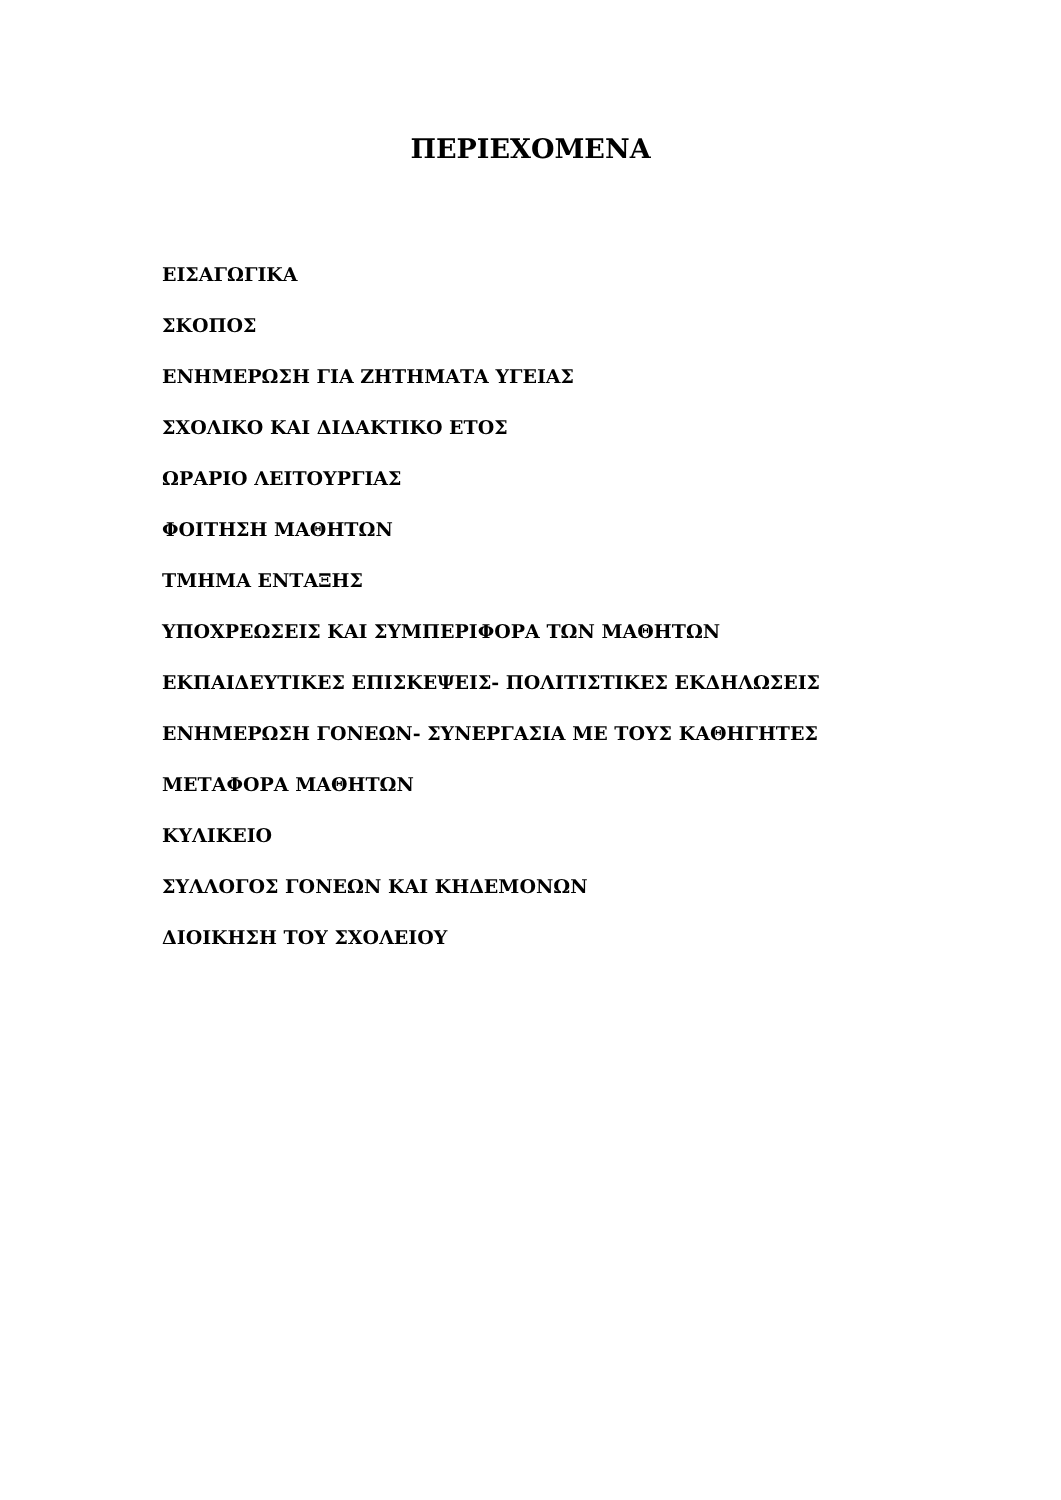ΠΕΡΙΕΧΟΜΕΝΑ
ΕΙΣΑΓΩΓΙΚΑ
ΣΚΟΠΟΣ
ΕΝΗΜΕΡΩΣΗ ΓΙΑ ΖΗΤΗΜΑΤΑ ΥΓΕΙΑΣ
ΣΧΟΛΙΚΟ ΚΑΙ ΔΙΔΑΚΤΙΚΟ ΕΤΟΣ
ΩΡΑΡΙΟ ΛΕΙΤΟΥΡΓΙΑΣ
ΦΟΙΤΗΣΗ ΜΑΘΗΤΩΝ
ΤΜΗΜΑ ΕΝΤΑΞΗΣ
ΥΠΟΧΡΕΩΣΕΙΣ ΚΑΙ ΣΥΜΠΕΡΙΦΟΡΑ ΤΩΝ ΜΑΘΗΤΩΝ
ΕΚΠΑΙΔΕΥΤΙΚΕΣ ΕΠΙΣΚΕΨΕΙΣ- ΠΟΛΙΤΙΣΤΙΚΕΣ ΕΚΔΗΛΩΣΕΙΣ
ΕΝΗΜΕΡΩΣΗ ΓΟΝΕΩΝ- ΣΥΝΕΡΓΑΣΙΑ ΜΕ ΤΟΥΣ ΚΑΘΗΓΗΤΕΣ
ΜΕΤΑΦΟΡΑ ΜΑΘΗΤΩΝ
ΚΥΛΙΚΕΙΟ
ΣΥΛΛΟΓΟΣ ΓΟΝΕΩΝ ΚΑΙ ΚΗΔΕΜΟΝΩΝ
ΔΙΟΙΚΗΣΗ ΤΟΥ ΣΧΟΛΕΙΟΥ